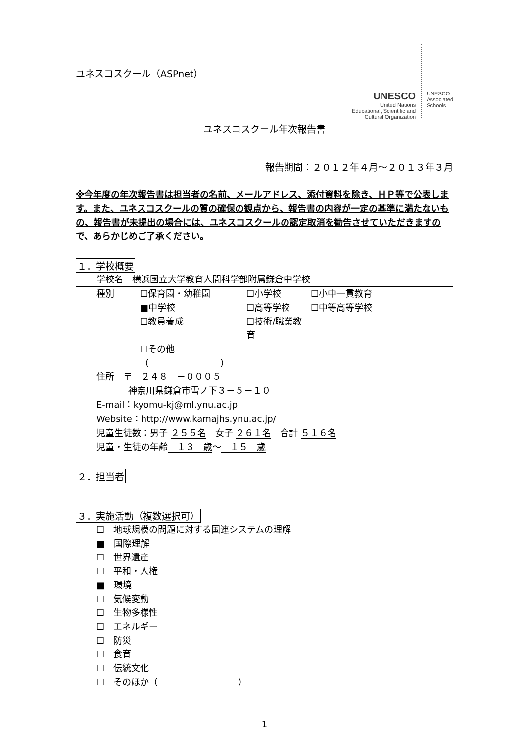ユネスコスクール（ASPnet）
UNESCO
United Nations
Educational, Scientific and
Cultural Organization
UNESCO
Associated
Schools
ユネスコスクール年次報告書
報告期間：２０１２年４月～２０１３年３月
※今年度の年次報告書は担当者の名前、メールアドレス、添付資料を除き、ＨＰ等で公表します。また、ユネスコスクールの質の確保の観点から、報告書の内容が一定の基準に満たないもの、報告書が未提出の場合には、ユネスコスクールの認定取消を勧告させていただきますので、あらかじめご了承ください。
１．学校概要
学校名　横浜国立大学教育人間科学部附属鎌倉中学校
種別 ☐保育園・幼稚園 ☐小学校 ☐小中一貫教育 ■中学校 ☐高等学校 ☐中等高等学校 ☐教員養成 ☐技術/職業教育 ☐その他（　　　　　　　　）
住所　〒　２４８　－０００５
神奈川県鎌倉市雪ノ下３－５－１０
E-mail：kyomu-kj@ml.ynu.ac.jp
Website：http://www.kamajhs.ynu.ac.jp/
児童生徒数：男子 ２５５名　女子 ２６１名　合計 ５１６名
児童・生徒の年齢　１３　歳～　１５　歳
２．担当者
３．実施活動（複数選択可）
☐　地球規模の問題に対する国連システムの理解
■　国際理解
☐　世界遺産
☐　平和・人権
■　環境
☐　気候変動
☐　生物多様性
☐　エネルギー
☐　防災
☐　食育
☐　伝統文化
☐　そのほか（　　　　　　　　　）
1